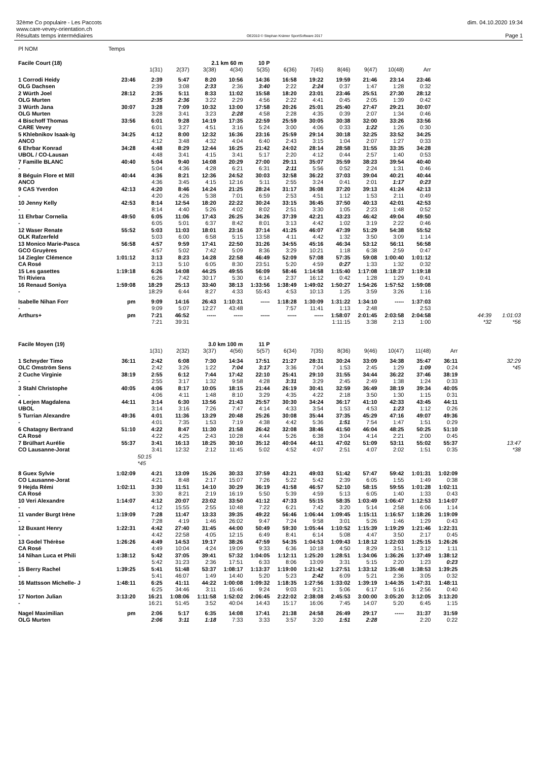32ème Co populaire - Les Paccots
www.care-vevey-orientation.ch
Résultats temps intermédiaires
OE2010 © Stephan Krämer SportSoftware 2017
dim. 04.10.2020 19:34
Page 1
| Pl NOM | Temps | | | | | | | | | | | | | | |
| Facile Court (18) | | | | 2.1 km 60 m | | 10 P | | | | | | | | | |
| | | 1(31) | 2(37) | 3(38) | 4(34) | 5(35) | 6(36) | 7(45) | 8(46) | 9(47) | 10(48) | Arr | | | |
| 1 Corrodi Heidy | 23:46 | 2:39 | 5:47 | 8:20 | 10:56 | 14:36 | 16:58 | 19:22 | 19:59 | 21:46 | 23:14 | 23:46 | | | |
| OLG Dachsen | | 2:39 | 3:08 | 2:33 | 2:36 | 3:40 | 2:22 | 2:24 | 0:37 | 1:47 | 1:28 | 0:32 | | | |
| 2 Würth Joel | 28:12 | 2:35 | 5:11 | 8:33 | 11:02 | 15:58 | 18:20 | 23:01 | 23:46 | 25:51 | 27:30 | 28:12 | | | |
| OLG Murten | | 2:35 | 2:36 | 3:22 | 2:29 | 4:56 | 2:22 | 4:41 | 0:45 | 2:05 | 1:39 | 0:42 | | | |
| 3 Würth Jana | 30:07 | 3:28 | 7:09 | 10:32 | 13:00 | 17:58 | 20:26 | 25:01 | 25:40 | 27:47 | 29:21 | 30:07 | | | |
| OLG Murten | | 3:28 | 3:41 | 3:23 | 2:28 | 4:58 | 2:28 | 4:35 | 0:39 | 2:07 | 1:34 | 0:46 | | | |
| 4 Bischoff Thomas | 33:56 | 6:01 | 9:28 | 14:19 | 17:35 | 22:59 | 25:59 | 30:05 | 30:38 | 32:00 | 33:26 | 33:56 | | | |
| CARE Vevey | | 6:01 | 3:27 | 4:51 | 3:16 | 5:24 | 3:00 | 4:06 | 0:33 | 1:22 | 1:26 | 0:30 | | | |
| 5 Khlebnikov Isaak-Ig | 34:25 | 4:12 | 8:00 | 12:32 | 16:36 | 23:16 | 25:59 | 29:14 | 30:18 | 32:25 | 33:52 | 34:25 | | | |
| ANCO | | 4:12 | 3:48 | 4:32 | 4:04 | 6:40 | 2:43 | 3:15 | 1:04 | 2:07 | 1:27 | 0:33 | | | |
| 6 Ehrbar Konrad | 34:28 | 4:48 | 8:29 | 12:44 | 16:25 | 21:42 | 24:02 | 28:14 | 28:58 | 31:55 | 33:35 | 34:28 | | | |
| UBOL / CO-Lausan | | 4:48 | 3:41 | 4:15 | 3:41 | 5:17 | 2:20 | 4:12 | 0:44 | 2:57 | 1:40 | 0:53 | | | |
| 7 Famille BLANC | 40:40 | 5:04 | 9:40 | 14:08 | 20:29 | 27:00 | 29:11 | 35:07 | 35:59 | 38:23 | 39:54 | 40:40 | | | |
| - | | 5:04 | 4:36 | 4:28 | 6:21 | 6:31 | 2:11 | 5:56 | 0:52 | 2:24 | 1:31 | 0:46 | | | |
| 8 Béguin Flore et Mill | 40:44 | 4:36 | 8:21 | 12:36 | 24:52 | 30:03 | 32:58 | 36:22 | 37:03 | 39:04 | 40:21 | 40:44 | | | |
| ANCO | | 4:36 | 3:45 | 4:15 | 12:16 | 5:11 | 2:55 | 3:24 | 0:41 | 2:01 | 1:17 | 0:23 | | | |
| 9 CAS Yverdon | 42:13 | 4:20 | 8:46 | 14:24 | 21:25 | 28:24 | 31:17 | 36:08 | 37:20 | 39:13 | 41:24 | 42:13 | | | |
| - | | 4:20 | 4:26 | 5:38 | 7:01 | 6:59 | 2:53 | 4:51 | 1:12 | 1:53 | 2:11 | 0:49 | | | |
| 10 Jenny Kelly | 42:53 | 8:14 | 12:54 | 18:20 | 22:22 | 30:24 | 33:15 | 36:45 | 37:50 | 40:13 | 42:01 | 42:53 | | | |
| - | | 8:14 | 4:40 | 5:26 | 4:02 | 8:02 | 2:51 | 3:30 | 1:05 | 2:23 | 1:48 | 0:52 | | | |
| 11 Ehrbar Cornelia | 49:50 | 6:05 | 11:06 | 17:43 | 26:25 | 34:26 | 37:39 | 42:21 | 43:23 | 46:42 | 49:04 | 49:50 | | | |
| - | | 6:05 | 5:01 | 6:37 | 8:42 | 8:01 | 3:13 | 4:42 | 1:02 | 3:19 | 2:22 | 0:46 | | | |
| 12 Waser Renate | 55:52 | 5:03 | 11:03 | 18:01 | 23:16 | 37:14 | 41:25 | 46:07 | 47:39 | 51:29 | 54:38 | 55:52 | | | |
| OLK Rafzerfeld | | 5:03 | 6:00 | 6:58 | 5:15 | 13:58 | 4:11 | 4:42 | 1:32 | 3:50 | 3:09 | 1:14 | | | |
| 13 Monico Marie-Pasca | 56:58 | 4:57 | 9:59 | 17:41 | 22:50 | 31:26 | 34:55 | 45:16 | 46:34 | 53:12 | 56:11 | 56:58 | | | |
| GCO Gruyères | | 4:57 | 5:02 | 7:42 | 5:09 | 8:36 | 3:29 | 10:21 | 1:18 | 6:38 | 2:59 | 0:47 | | | |
| 14 Ziegler Clémence | 1:01:12 | 3:13 | 8:23 | 14:28 | 22:58 | 46:49 | 52:09 | 57:08 | 57:35 | 59:08 | 1:00:40 | 1:01:12 | | | |
| CA Rosé | | 3:13 | 5:10 | 6:05 | 8:30 | 23:51 | 5:20 | 4:59 | 0:27 | 1:33 | 1:32 | 0:32 | | | |
| 15 Les gasettes | 1:19:18 | 6:26 | 14:08 | 44:25 | 49:55 | 56:09 | 58:46 | 1:14:58 | 1:15:40 | 1:17:08 | 1:18:37 | 1:19:18 | | | |
| Tri Riviera | | 6:26 | 7:42 | 30:17 | 5:30 | 6:14 | 2:37 | 16:12 | 0:42 | 1:28 | 1:29 | 0:41 | | | |
| 16 Renaud Soniya | 1:59:08 | 18:29 | 25:13 | 33:40 | 38:13 | 1:33:56 | 1:38:49 | 1:49:02 | 1:50:27 | 1:54:26 | 1:57:52 | 1:59:08 | | | |
| - | | 18:29 | 6:44 | 8:27 | 4:33 | 55:43 | 4:53 | 10:13 | 1:25 | 3:59 | 3:26 | 1:16 | | | |
| Isabelle Nihan Forr | pm | 9:09 | 14:16 | 26:43 | 1:10:31 | ----- | 1:18:28 | 1:30:09 | 1:31:22 | 1:34:10 | ----- | 1:37:03 | | | |
| - | | 9:09 | 5:07 | 12:27 | 43:48 | | 7:57 | 11:41 | 1:13 | 2:48 | | 2:53 | | | |
| Arthurs+ | pm | 7:21 | 46:52 | ----- | ----- | ----- | ----- | ----- | 1:58:07 | 2:01:45 | 2:03:58 | 2:04:58 | | 44:39 | 1:01:03 |
| | | 7:21 | 39:31 | | | | | | 1:11:15 | 3:38 | 2:13 | 1:00 | | *32 | *56 |
| Facile Moyen (19) | | | | 3.0 km 100 m | | 11 P | | | | | | | | | |
| | | 1(31) | 2(32) | 3(37) | 4(56) | 5(57) | 6(34) | 7(35) | 8(36) | 9(46) | 10(47) | 11(48) | Arr | | |
| 1 Schnyder Timo | 36:11 | 2:42 | 6:08 | 7:30 | 14:34 | 17:51 | 21:27 | 28:31 | 30:24 | 33:09 | 34:38 | 35:47 | 36:11 | | 32:29 |
| OLC Omström Sens | | 2:42 | 3:26 | 1:22 | 7:04 | 3:17 | 3:36 | 7:04 | 1:53 | 2:45 | 1:29 | 1:09 | 0:24 | | *45 |
| 2 Cuche Virginie | 38:19 | 2:55 | 6:12 | 7:44 | 17:42 | 22:10 | 25:41 | 29:10 | 31:55 | 34:44 | 36:22 | 37:46 | 38:19 | | |
| - | | 2:55 | 3:17 | 1:32 | 9:58 | 4:28 | 3:31 | 3:29 | 2:45 | 2:49 | 1:38 | 1:24 | 0:33 | | |
| 3 Stahl Christophe | 40:05 | 4:06 | 8:17 | 10:05 | 18:15 | 21:44 | 26:19 | 30:41 | 32:59 | 36:49 | 38:19 | 39:34 | 40:05 | | |
| - | | 4:06 | 4:11 | 1:48 | 8:10 | 3:29 | 4:35 | 4:22 | 2:18 | 3:50 | 1:30 | 1:15 | 0:31 | | |
| 4 Lerjen Magdalena | 44:11 | 3:14 | 6:30 | 13:56 | 21:43 | 25:57 | 30:30 | 34:24 | 36:17 | 41:10 | 42:33 | 43:45 | 44:11 | | |
| UBOL | | 3:14 | 3:16 | 7:26 | 7:47 | 4:14 | 4:33 | 3:54 | 1:53 | 4:53 | 1:23 | 1:12 | 0:26 | | |
| 5 Turrian Alexandre | 49:36 | 4:01 | 11:36 | 13:29 | 20:48 | 25:26 | 30:08 | 35:44 | 37:35 | 45:29 | 47:16 | 49:07 | 49:36 | | |
| - | | 4:01 | 7:35 | 1:53 | 7:19 | 4:38 | 4:42 | 5:36 | 1:51 | 7:54 | 1:47 | 1:51 | 0:29 | | |
| 6 Chatagny Bertrand | 51:10 | 4:22 | 8:47 | 11:30 | 21:58 | 26:42 | 32:08 | 38:46 | 41:50 | 46:04 | 48:25 | 50:25 | 51:10 | | |
| CA Rosé | | 4:22 | 4:25 | 2:43 | 10:28 | 4:44 | 5:26 | 6:38 | 3:04 | 4:14 | 2:21 | 2:00 | 0:45 | | |
| 7 Brülhart Aurélie | 55:37 | 3:41 | 16:13 | 18:25 | 30:10 | 35:12 | 40:04 | 44:11 | 47:02 | 51:09 | 53:11 | 55:02 | 55:37 | | 13:47 |
| CO Lausanne-Jorat | | 3:41 | 12:32 | 2:12 | 11:45 | 5:02 | 4:52 | 4:07 | 2:51 | 4:07 | 2:02 | 1:51 | 0:35 | | *38 |
| | | 50:15 *45 | | | | | | | | | | | | | |
| 8 Guex Sylvie | 1:02:09 | 4:21 | 13:09 | 15:26 | 30:33 | 37:59 | 43:21 | 49:03 | 51:42 | 57:47 | 59:42 | 1:01:31 | 1:02:09 | | |
| CO Lausanne-Jorat | | 4:21 | 8:48 | 2:17 | 15:07 | 7:26 | 5:22 | 5:42 | 2:39 | 6:05 | 1:55 | 1:49 | 0:38 | | |
| 9 Hejda Rémi | 1:02:11 | 3:30 | 11:51 | 14:10 | 30:29 | 36:19 | 41:58 | 46:57 | 52:10 | 58:15 | 59:55 | 1:01:28 | 1:02:11 | | |
| CA Rosé | | 3:30 | 8:21 | 2:19 | 16:19 | 5:50 | 5:39 | 4:59 | 5:13 | 6:05 | 1:40 | 1:33 | 0:43 | | |
| 10 Veri Alexandre | 1:14:07 | 4:12 | 20:07 | 23:02 | 33:50 | 41:12 | 47:33 | 55:15 | 58:35 | 1:03:49 | 1:06:47 | 1:12:53 | 1:14:07 | | |
| - | | 4:12 | 15:55 | 2:55 | 10:48 | 7:22 | 6:21 | 7:42 | 3:20 | 5:14 | 2:58 | 6:06 | 1:14 | | |
| 11 vander Burgt Irène | 1:19:09 | 7:28 | 11:47 | 13:33 | 39:35 | 49:22 | 56:46 | 1:06:44 | 1:09:45 | 1:15:11 | 1:16:57 | 1:18:26 | 1:19:09 | | |
| - | | 7:28 | 4:19 | 1:46 | 26:02 | 9:47 | 7:24 | 9:58 | 3:01 | 5:26 | 1:46 | 1:29 | 0:43 | | |
| 12 Buxant Henry | 1:22:31 | 4:42 | 27:40 | 31:45 | 44:00 | 50:49 | 59:30 | 1:05:44 | 1:10:52 | 1:15:39 | 1:19:29 | 1:21:46 | 1:22:31 | | |
| - | | 4:42 | 22:58 | 4:05 | 12:15 | 6:49 | 8:41 | 6:14 | 5:08 | 4:47 | 3:50 | 2:17 | 0:45 | | |
| 13 Godel Thérèse | 1:26:26 | 4:49 | 14:53 | 19:17 | 38:26 | 47:59 | 54:35 | 1:04:53 | 1:09:43 | 1:18:12 | 1:22:03 | 1:25:15 | 1:26:26 | | |
| CA Rosé | | 4:49 | 10:04 | 4:24 | 19:09 | 9:33 | 6:36 | 10:18 | 4:50 | 8:29 | 3:51 | 3:12 | 1:11 | | |
| 14 Nihan Luca et Phili | 1:38:12 | 5:42 | 37:05 | 39:41 | 57:32 | 1:04:05 | 1:12:11 | 1:25:20 | 1:28:51 | 1:34:06 | 1:36:26 | 1:37:49 | 1:38:12 | | |
| - | | 5:42 | 31:23 | 2:36 | 17:51 | 6:33 | 8:06 | 13:09 | 3:31 | 5:15 | 2:20 | 1:23 | 0:23 | | |
| 15 Berry Rachel | 1:39:25 | 5:41 | 51:48 | 53:37 | 1:08:17 | 1:13:37 | 1:19:00 | 1:21:42 | 1:27:51 | 1:33:12 | 1:35:48 | 1:38:53 | 1:39:25 | | |
| - | | 5:41 | 46:07 | 1:49 | 14:40 | 5:20 | 5:23 | 2:42 | 6:09 | 5:21 | 2:36 | 3:05 | 0:32 | | |
| 16 Mattsson Michelle- J | 1:48:11 | 6:25 | 41:11 | 44:22 | 1:00:08 | 1:09:32 | 1:18:35 | 1:27:56 | 1:33:02 | 1:39:19 | 1:44:35 | 1:47:31 | 1:48:11 | | |
| - | | 6:25 | 34:46 | 3:11 | 15:46 | 9:24 | 9:03 | 9:21 | 5:06 | 6:17 | 5:16 | 2:56 | 0:40 | | |
| 17 Norton Julian | 3:13:20 | 16:21 | 1:08:06 | 1:11:58 | 1:52:02 | 2:06:45 | 2:22:02 | 2:38:08 | 2:45:53 | 3:00:00 | 3:05:20 | 3:12:05 | 3:13:20 | | |
| - | | 16:21 | 51:45 | 3:52 | 40:04 | 14:43 | 15:17 | 16:06 | 7:45 | 14:07 | 5:20 | 6:45 | 1:15 | | |
| Nagel Maximilian | pm | 2:06 | 5:17 | 6:35 | 14:08 | 17:41 | 21:38 | 24:58 | 26:49 | 29:17 | ----- | 31:37 | 31:59 | | |
| OLG Murten | | 2:06 | 3:11 | 1:18 | 7:33 | 3:33 | 3:57 | 3:20 | 1:51 | 2:28 | | 2:20 | 0:22 | | |